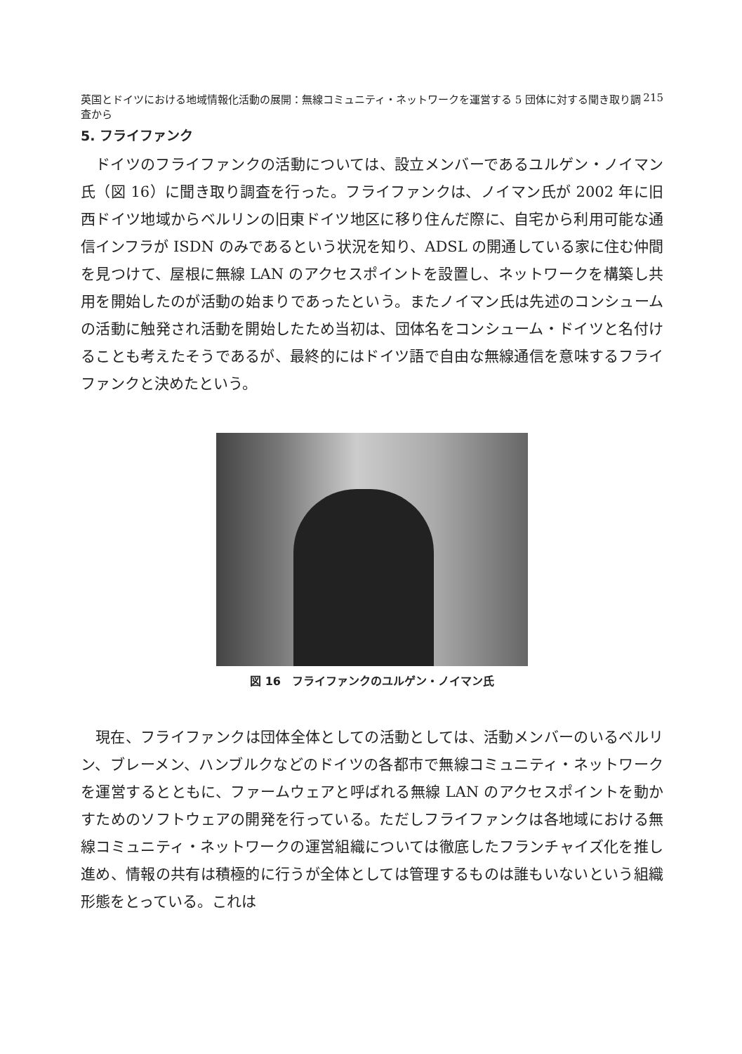英国とドイツにおける地域情報化活動の展開：無線コミュニティ・ネットワークを運営する 5 団体に対する聞き取り調査から 215
5. フライファンク
ドイツのフライファンクの活動については、設立メンバーであるユルゲン・ノイマン氏（図 16）に聞き取り調査を行った。フライファンクは、ノイマン氏が 2002 年に旧西ドイツ地域からベルリンの旧東ドイツ地区に移り住んだ際に、自宅から利用可能な通信インフラが ISDN のみであるという状況を知り、ADSL の開通している家に住む仲間を見つけて、屋根に無線 LAN のアクセスポイントを設置し、ネットワークを構築し共用を開始したのが活動の始まりであったという。またノイマン氏は先述のコンシュームの活動に触発され活動を開始したため当初は、団体名をコンシューム・ドイツと名付けることも考えたそうであるが、最終的にはドイツ語で自由な無線通信を意味するフライファンクと決めたという。
図 16　フライファンクのユルゲン・ノイマン氏
現在、フライファンクは団体全体としての活動としては、活動メンバーのいるベルリン、ブレーメン、ハンブルクなどのドイツの各都市で無線コミュニティ・ネットワークを運営するとともに、ファームウェアと呼ばれる無線 LAN のアクセスポイントを動かすためのソフトウェアの開発を行っている。ただしフライファンクは各地域における無線コミュニティ・ネットワークの運営組織については徹底したフランチャイズ化を推し進め、情報の共有は積極的に行うが全体としては管理するものは誰もいないという組織形態をとっている。これは